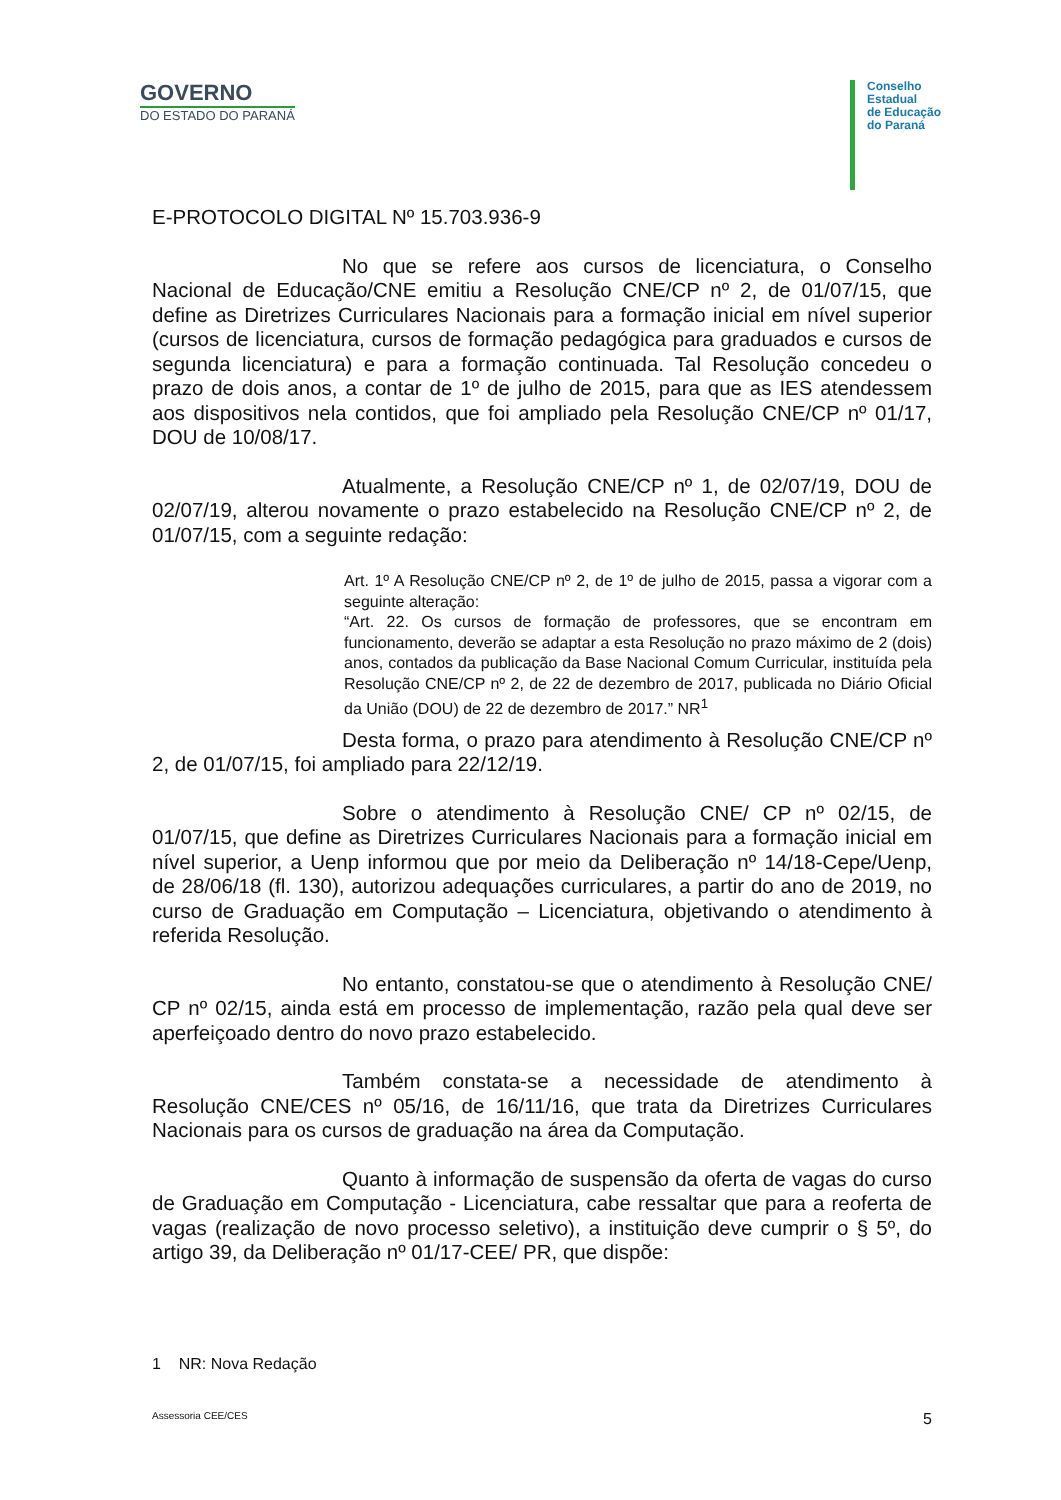GOVERNO
DO ESTADO DO PARANÁ
Conselho
Estadual
de Educação
do Paraná
E-PROTOCOLO DIGITAL Nº 15.703.936-9
No que se refere aos cursos de licenciatura, o Conselho Nacional de Educação/CNE emitiu a Resolução CNE/CP nº 2, de 01/07/15, que define as Diretrizes Curriculares Nacionais para a formação inicial em nível superior (cursos de licenciatura, cursos de formação pedagógica para graduados e cursos de segunda licenciatura) e para a formação continuada. Tal Resolução concedeu o prazo de dois anos, a contar de 1º de julho de 2015, para que as IES atendessem aos dispositivos nela contidos, que foi ampliado pela Resolução CNE/CP nº 01/17, DOU de 10/08/17.
Atualmente, a Resolução CNE/CP nº 1, de 02/07/19, DOU de 02/07/19, alterou novamente o prazo estabelecido na Resolução CNE/CP nº 2, de 01/07/15, com a seguinte redação:
Art. 1º A Resolução CNE/CP nº 2, de 1º de julho de 2015, passa a vigorar com a seguinte alteração:
“Art. 22. Os cursos de formação de professores, que se encontram em funcionamento, deverão se adaptar a esta Resolução no prazo máximo de 2 (dois) anos, contados da publicação da Base Nacional Comum Curricular, instituída pela Resolução CNE/CP nº 2, de 22 de dezembro de 2017, publicada no Diário Oficial da União (DOU) de 22 de dezembro de 2017.” NR<sup>1</sup>
Desta forma, o prazo para atendimento à Resolução CNE/CP nº 2, de 01/07/15, foi ampliado para 22/12/19.
Sobre o atendimento à Resolução CNE/ CP nº 02/15, de 01/07/15, que define as Diretrizes Curriculares Nacionais para a formação inicial em nível superior, a Uenp informou que por meio da Deliberação nº 14/18-Cepe/Uenp, de 28/06/18 (fl. 130), autorizou adequações curriculares, a partir do ano de 2019, no curso de Graduação em Computação – Licenciatura, objetivando o atendimento à referida Resolução.
No entanto, constatou-se que o atendimento à Resolução CNE/ CP nº 02/15, ainda está em processo de implementação, razão pela qual deve ser aperfeiçoado dentro do novo prazo estabelecido.
Também constata-se a necessidade de atendimento à Resolução CNE/CES nº 05/16, de 16/11/16, que trata da Diretrizes Curriculares Nacionais para os cursos de graduação na área da Computação.
Quanto à informação de suspensão da oferta de vagas do curso de Graduação em Computação - Licenciatura, cabe ressaltar que para a reoferta de vagas (realização de novo processo seletivo), a instituição deve cumprir o § 5º, do artigo 39, da Deliberação nº 01/17-CEE/ PR, que dispõe:
1 NR: Nova Redação
Assessoria CEE/CES 5